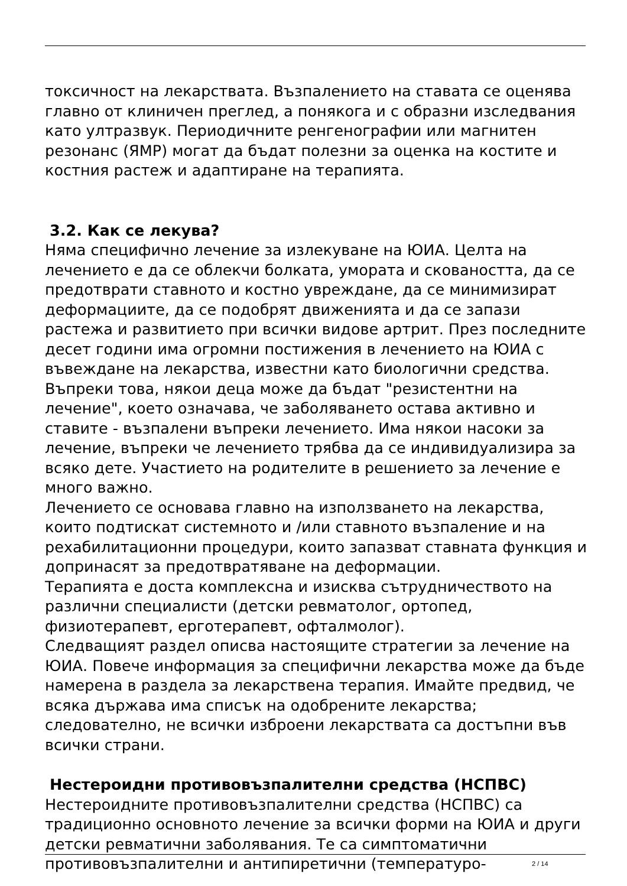токсичност на лекарствата. Възпалението на ставата се оценява главно от клиничен преглед, а понякога и с образни изследвания като ултразвук. Периодичните ренгенографии или магнитен резонанс (ЯМР) могат да бъдат полезни за оценка на костите и костния растеж и адаптиране на терапията.
3.2. Как се лекува?
Няма специфично лечение за излекуване на ЮИА. Целта на лечението е да се облекчи болката, умората и сковаността, да се предотврати ставното и костно увреждане, да се минимизират деформациите, да се подобрят движенията и да се запази растежа и развитието при всички видове артрит. През последните десет години има огромни постижения в лечението на ЮИА с въвеждане на лекарства, известни като биологични средства. Въпреки това, някои деца може да бъдат "резистентни на лечение", което означава, че заболяването остава активно и ставите - възпалени въпреки лечението. Има някои насоки за лечение, въпреки че лечението трябва да се индивидуализира за всяко дете. Участието на родителите в решението за лечение е много важно.
Лечението се основава главно на използването на лекарства, които подтискат системното и /или ставното възпаление и на рехабилитационни процедури, които запазват ставната функция и допринасят за предотвратяване на деформации.
Терапията е доста комплексна и изисква сътрудничеството на различни специалисти (детски ревматолог, ортопед, физиотерапевт, ерготерапевт, офталмолог).
Следващият раздел описва настоящите стратегии за лечение на ЮИА. Повече информация за специфични лекарства може да бъде намерена в раздела за лекарствена терапия. Имайте предвид, че всяка държава има списък на одобрените лекарства; следователно, не всички изброени лекарствата са достъпни във всички страни.
Нестероидни противовъзпалителни средства (НСПВС)
Нестероидните противовъзпалителни средства (НСПВС) са традиционно основното лечение за всички форми на ЮИА и други детски ревматични заболявания. Те са симптоматични противовъзпалителни и антипиретични (температуро-
2 / 14